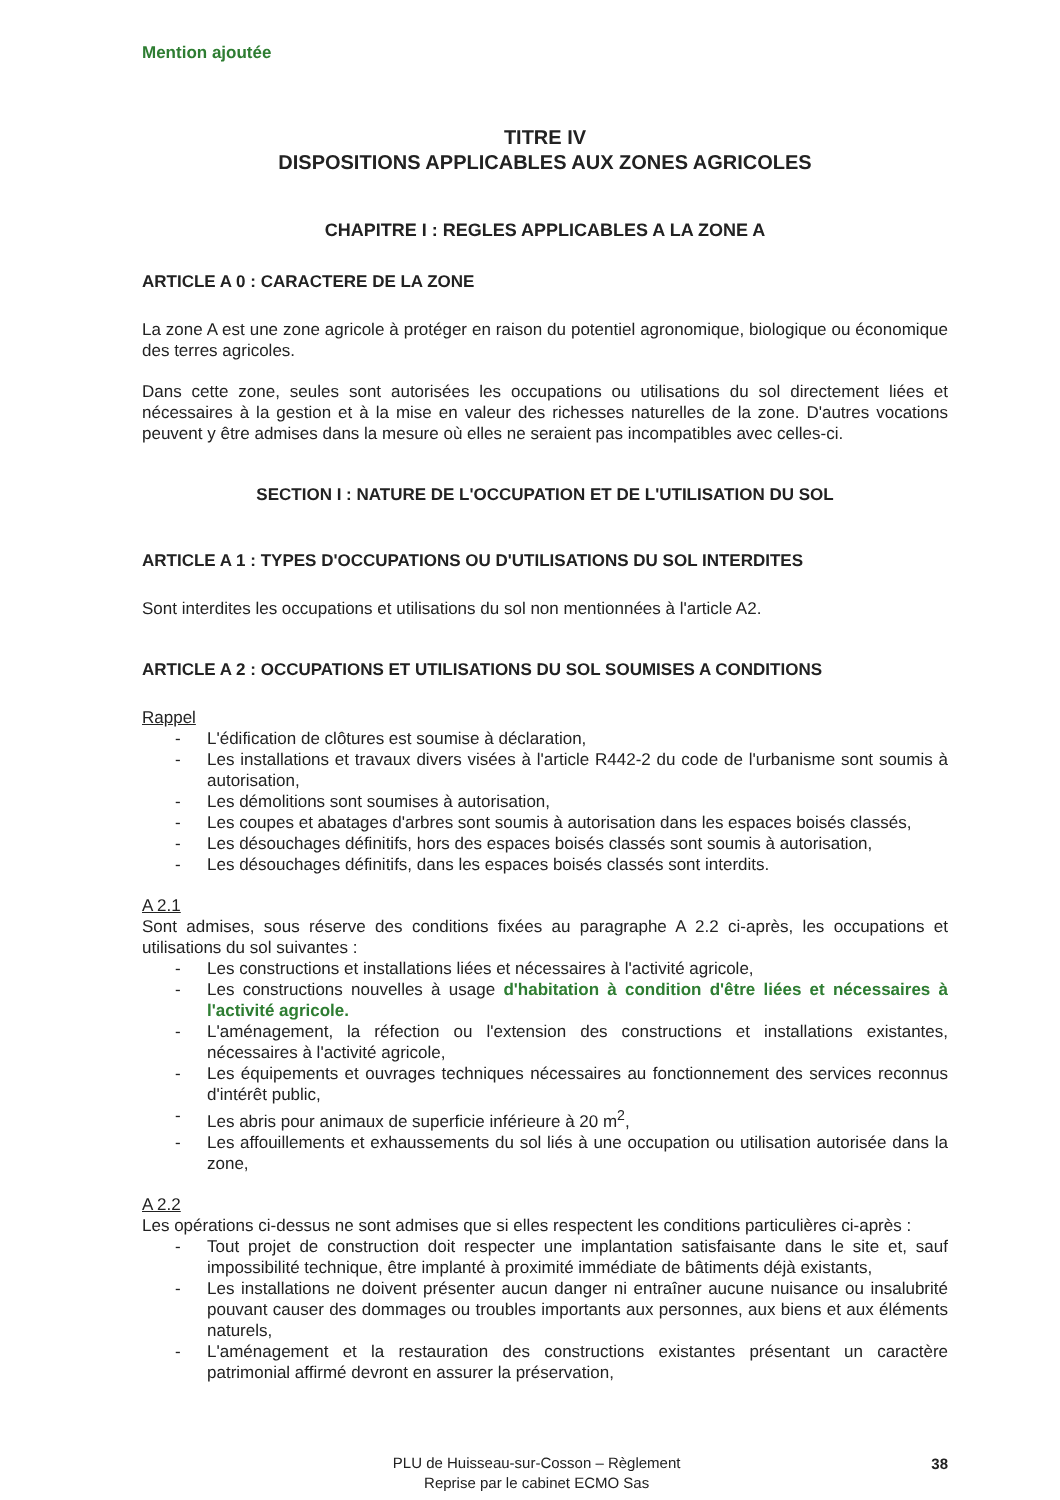Mention ajoutée
TITRE IV
DISPOSITIONS APPLICABLES AUX ZONES AGRICOLES
CHAPITRE I : REGLES APPLICABLES A LA ZONE A
ARTICLE A 0 : CARACTERE DE LA ZONE
La zone A est une zone agricole à protéger en raison du potentiel agronomique, biologique ou économique des terres agricoles.
Dans cette zone, seules sont autorisées les occupations ou utilisations du sol directement liées et nécessaires à la gestion et à la mise en valeur des richesses naturelles de la zone. D'autres vocations peuvent y être admises dans la mesure où elles ne seraient pas incompatibles avec celles-ci.
SECTION I : NATURE DE L'OCCUPATION ET DE L'UTILISATION DU SOL
ARTICLE A 1 : TYPES D'OCCUPATIONS OU D'UTILISATIONS DU SOL INTERDITES
Sont interdites les occupations et utilisations du sol non mentionnées à l'article A2.
ARTICLE A 2 : OCCUPATIONS ET UTILISATIONS DU SOL SOUMISES A CONDITIONS
Rappel
- L'édification de clôtures est soumise à déclaration,
- Les installations et travaux divers visées à l'article R442-2 du code de l'urbanisme sont soumis à autorisation,
- Les démolitions sont soumises à autorisation,
- Les coupes et abatages d'arbres sont soumis à autorisation dans les espaces boisés classés,
- Les désouchages définitifs, hors des espaces boisés classés sont soumis à autorisation,
- Les désouchages définitifs, dans les espaces boisés classés sont interdits.
A 2.1
Sont admises, sous réserve des conditions fixées au paragraphe A 2.2 ci-après, les occupations et utilisations du sol suivantes :
- Les constructions et installations liées et nécessaires à l'activité agricole,
- Les constructions nouvelles à usage d'habitation à condition d'être liées et nécessaires à l'activité agricole.
- L'aménagement, la réfection ou l'extension des constructions et installations existantes, nécessaires à l'activité agricole,
- Les équipements et ouvrages techniques nécessaires au fonctionnement des services reconnus d'intérêt public,
- Les abris pour animaux de superficie inférieure à 20 m<sup>2</sup>,
- Les affouillements et exhaussements du sol liés à une occupation ou utilisation autorisée dans la zone,
A 2.2
Les opérations ci-dessus ne sont admises que si elles respectent les conditions particulières ci-après :
- Tout projet de construction doit respecter une implantation satisfaisante dans le site et, sauf impossibilité technique, être implanté à proximité immédiate de bâtiments déjà existants,
- Les installations ne doivent présenter aucun danger ni entraîner aucune nuisance ou insalubrité pouvant causer des dommages ou troubles importants aux personnes, aux biens et aux éléments naturels,
- L'aménagement et la restauration des constructions existantes présentant un caractère patrimonial affirmé devront en assurer la préservation,
PLU de Huisseau-sur-Cosson – Règlement
Reprise par le cabinet ECMO Sas
38